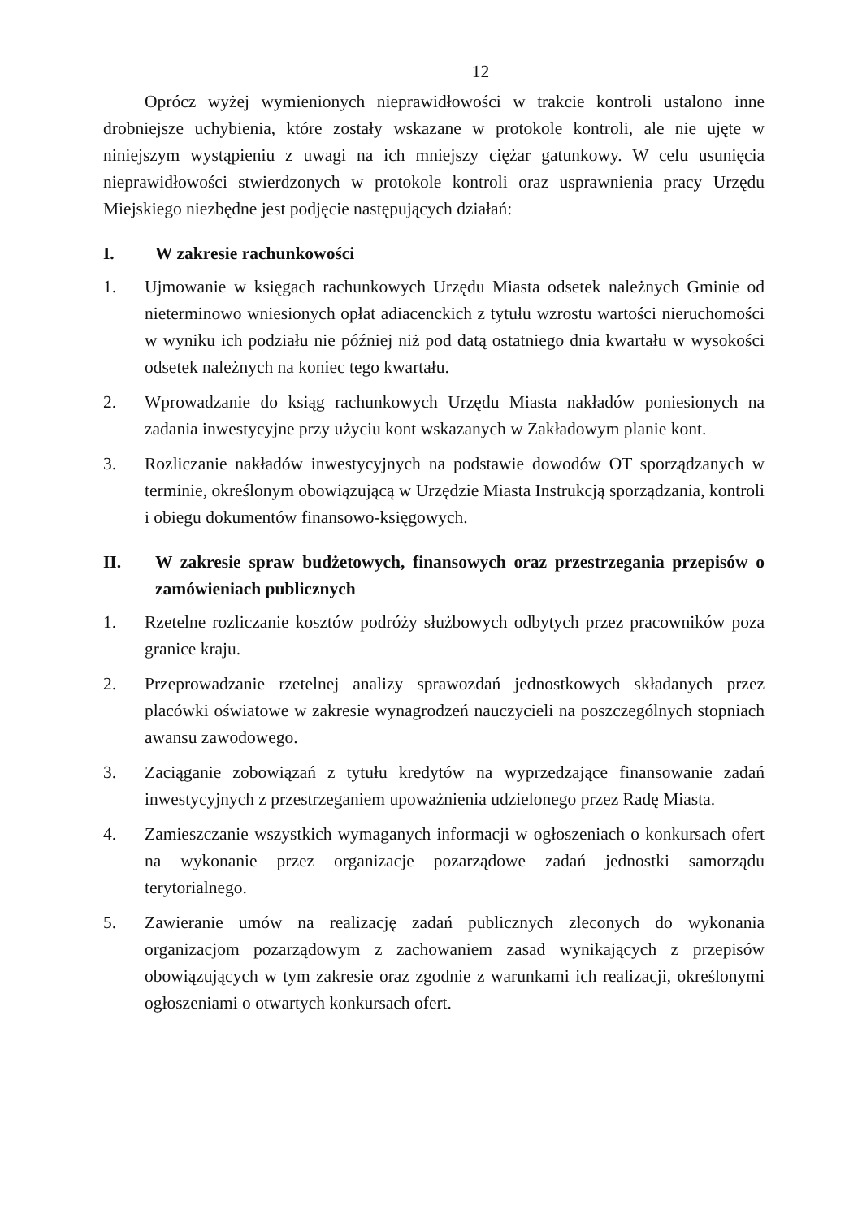12
Oprócz wyżej wymienionych nieprawidłowości w trakcie kontroli ustalono inne drobniejsze uchybienia, które zostały wskazane w protokole kontroli, ale nie ujęte w niniejszym wystąpieniu z uwagi na ich mniejszy ciężar gatunkowy. W celu usunięcia nieprawidłowości stwierdzonych w protokole kontroli oraz usprawnienia pracy Urzędu Miejskiego niezbędne jest podjęcie następujących działań:
I. W zakresie rachunkowości
1. Ujmowanie w księgach rachunkowych Urzędu Miasta odsetek należnych Gminie od nieterminowo wniesionych opłat adiacenckich z tytułu wzrostu wartości nieruchomości w wyniku ich podziału nie później niż pod datą ostatniego dnia kwartału w wysokości odsetek należnych na koniec tego kwartału.
2. Wprowadzanie do ksiąg rachunkowych Urzędu Miasta nakładów poniesionych na zadania inwestycyjne przy użyciu kont wskazanych w Zakładowym planie kont.
3. Rozliczanie nakładów inwestycyjnych na podstawie dowodów OT sporządzanych w terminie, określonym obowiązującą w Urzędzie Miasta Instrukcją sporządzania, kontroli i obiegu dokumentów finansowo-księgowych.
II. W zakresie spraw budżetowych, finansowych oraz przestrzegania przepisów o zamówieniach publicznych
1. Rzetelne rozliczanie kosztów podróży służbowych odbytych przez pracowników poza granice kraju.
2. Przeprowadzanie rzetelnej analizy sprawozdań jednostkowych składanych przez placówki oświatowe w zakresie wynagrodzeń nauczycieli na poszczególnych stopniach awansu zawodowego.
3. Zaciąganie zobowiązań z tytułu kredytów na wyprzedzające finansowanie zadań inwestycyjnych z przestrzeganiem upoważnienia udzielonego przez Radę Miasta.
4. Zamieszczanie wszystkich wymaganych informacji w ogłoszeniach o konkursach ofert na wykonanie przez organizacje pozarządowe zadań jednostki samorządu terytorialnego.
5. Zawieranie umów na realizację zadań publicznych zleconych do wykonania organizacjom pozarządowym z zachowaniem zasad wynikających z przepisów obowiązujących w tym zakresie oraz zgodnie z warunkami ich realizacji, określonymi ogłoszeniami o otwartych konkursach ofert.